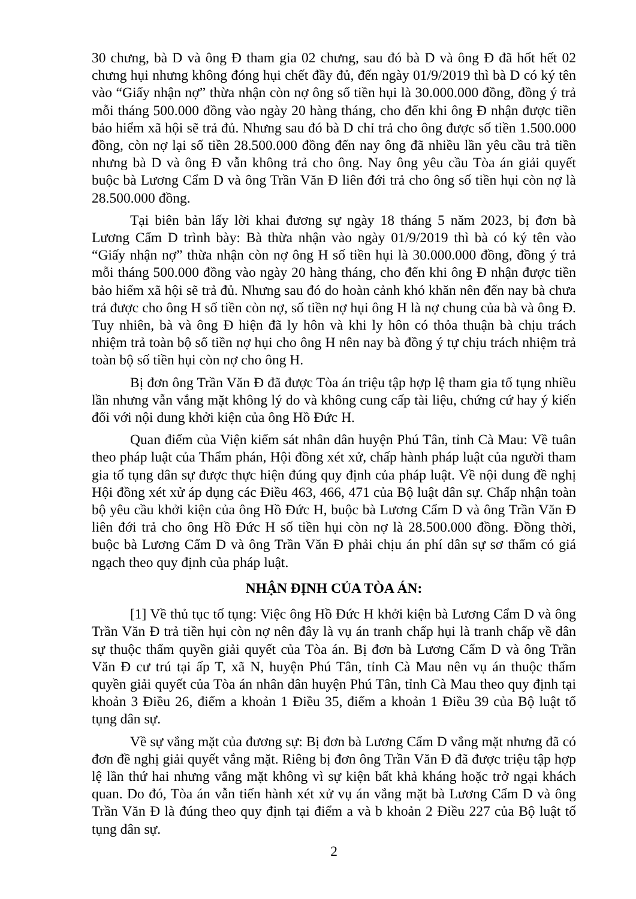30 chưng, bà D và ông Đ tham gia 02 chưng, sau đó bà D và ông Đ đã hốt hết 02 chưng hụi nhưng không đóng hụi chết đầy đủ, đến ngày 01/9/2019 thì bà D có ký tên vào “Giấy nhận nợ” thừa nhận còn nợ ông số tiền hụi là 30.000.000 đồng, đồng ý trả mỗi tháng 500.000 đồng vào ngày 20 hàng tháng, cho đến khi ông Đ nhận được tiền bảo hiểm xã hội sẽ trả đủ. Nhưng sau đó bà D chỉ trả cho ông được số tiền 1.500.000 đồng, còn nợ lại số tiền 28.500.000 đồng đến nay ông đã nhiều lần yêu cầu trả tiền nhưng bà D và ông Đ vẫn không trả cho ông. Nay ông yêu cầu Tòa án giải quyết buộc bà Lương Cẩm D và ông Trần Văn Đ liên đới trả cho ông số tiền hụi còn nợ là 28.500.000 đồng.
Tại biên bản lấy lời khai đương sự ngày 18 tháng 5 năm 2023, bị đơn bà Lương Cẩm D trình bày: Bà thừa nhận vào ngày 01/9/2019 thì bà có ký tên vào “Giấy nhận nợ” thừa nhận còn nợ ông H số tiền hụi là 30.000.000 đồng, đồng ý trả mỗi tháng 500.000 đồng vào ngày 20 hàng tháng, cho đến khi ông Đ nhận được tiền bảo hiểm xã hội sẽ trả đủ. Nhưng sau đó do hoàn cảnh khó khăn nên đến nay bà chưa trả được cho ông H số tiền còn nợ, số tiền nợ hụi ông H là nợ chung của bà và ông Đ. Tuy nhiên, bà và ông Đ hiện đã ly hôn và khi ly hôn có thỏa thuận bà chịu trách nhiệm trả toàn bộ số tiền nợ hụi cho ông H nên nay bà đồng ý tự chịu trách nhiệm trả toàn bộ số tiền hụi còn nợ cho ông H.
Bị đơn ông Trần Văn Đ đã được Tòa án triệu tập hợp lệ tham gia tố tụng nhiều lần nhưng vẫn vắng mặt không lý do và không cung cấp tài liệu, chứng cứ hay ý kiến đối với nội dung khởi kiện của ông Hồ Đức H.
Quan điểm của Viện kiểm sát nhân dân huyện Phú Tân, tỉnh Cà Mau: Về tuân theo pháp luật của Thẩm phán, Hội đồng xét xử, chấp hành pháp luật của người tham gia tố tụng dân sự được thực hiện đúng quy định của pháp luật. Về nội dung đề nghị Hội đồng xét xử áp dụng các Điều 463, 466, 471 của Bộ luật dân sự. Chấp nhận toàn bộ yêu cầu khởi kiện của ông Hồ Đức H, buộc bà Lương Cẩm D và ông Trần Văn Đ liên đới trả cho ông Hồ Đức H số tiền hụi còn nợ là 28.500.000 đồng. Đồng thời, buộc bà Lương Cẩm D và ông Trần Văn Đ phải chịu án phí dân sự sơ thẩm có giá ngạch theo quy định của pháp luật.
NHẬN ĐỊNH CỦA TÒA ÁN:
[1] Về thủ tục tố tụng: Việc ông Hồ Đức H khởi kiện bà Lương Cẩm D và ông Trần Văn Đ trả tiền hụi còn nợ nên đây là vụ án tranh chấp hụi là tranh chấp về dân sự thuộc thẩm quyền giải quyết của Tòa án. Bị đơn bà Lương Cẩm D và ông Trần Văn Đ cư trú tại ấp T, xã N, huyện Phú Tân, tỉnh Cà Mau nên vụ án thuộc thẩm quyền giải quyết của Tòa án nhân dân huyện Phú Tân, tỉnh Cà Mau theo quy định tại khoản 3 Điều 26, điểm a khoản 1 Điều 35, điểm a khoản 1 Điều 39 của Bộ luật tố tụng dân sự.
Về sự vắng mặt của đương sự: Bị đơn bà Lương Cẩm D vắng mặt nhưng đã có đơn đề nghị giải quyết vắng mặt. Riêng bị đơn ông Trần Văn Đ đã được triệu tập hợp lệ lần thứ hai nhưng vắng mặt không vì sự kiện bất khả kháng hoặc trở ngại khách quan. Do đó, Tòa án vẫn tiến hành xét xử vụ án vắng mặt bà Lương Cẩm D và ông Trần Văn Đ là đúng theo quy định tại điểm a và b khoản 2 Điều 227 của Bộ luật tố tụng dân sự.
2